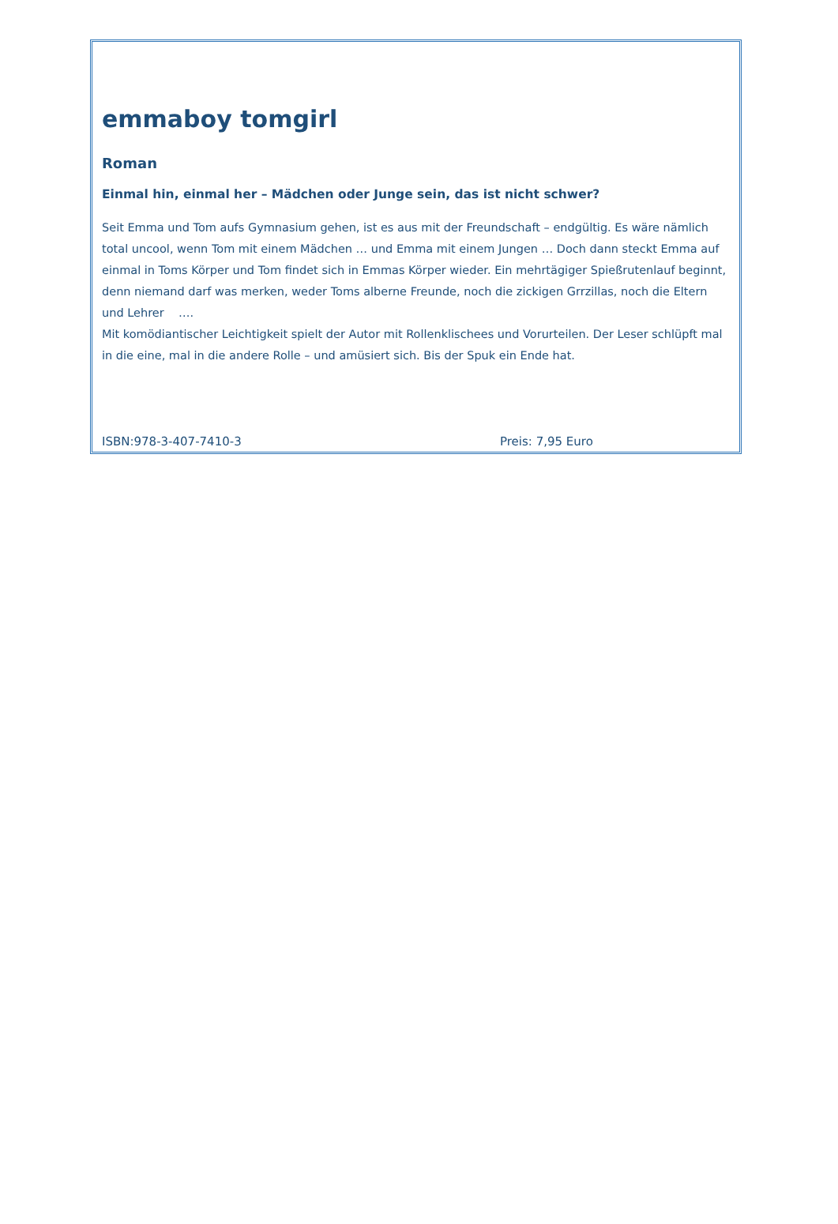emmaboy tomgirl
Roman
Einmal hin, einmal her – Mädchen oder Junge sein, das ist nicht schwer?
Seit Emma und Tom aufs Gymnasium gehen, ist es aus mit der Freundschaft – endgültig. Es wäre nämlich total uncool, wenn Tom mit einem Mädchen … und Emma mit einem Jungen … Doch dann steckt Emma auf einmal in Toms Körper und Tom findet sich in Emmas Körper wieder. Ein mehrtägiger Spießrutenlauf beginnt, denn niemand darf was merken, weder Toms alberne Freunde, noch die zickigen Grrzillas, noch die Eltern und Lehrer ….
Mit komödiantischer Leichtigkeit spielt der Autor mit Rollenklischees und Vorurteilen. Der Leser schlüpft mal in die eine, mal in die andere Rolle – und amüsiert sich. Bis der Spuk ein Ende hat.
ISBN:978-3-407-7410-3 Preis: 7,95 Euro